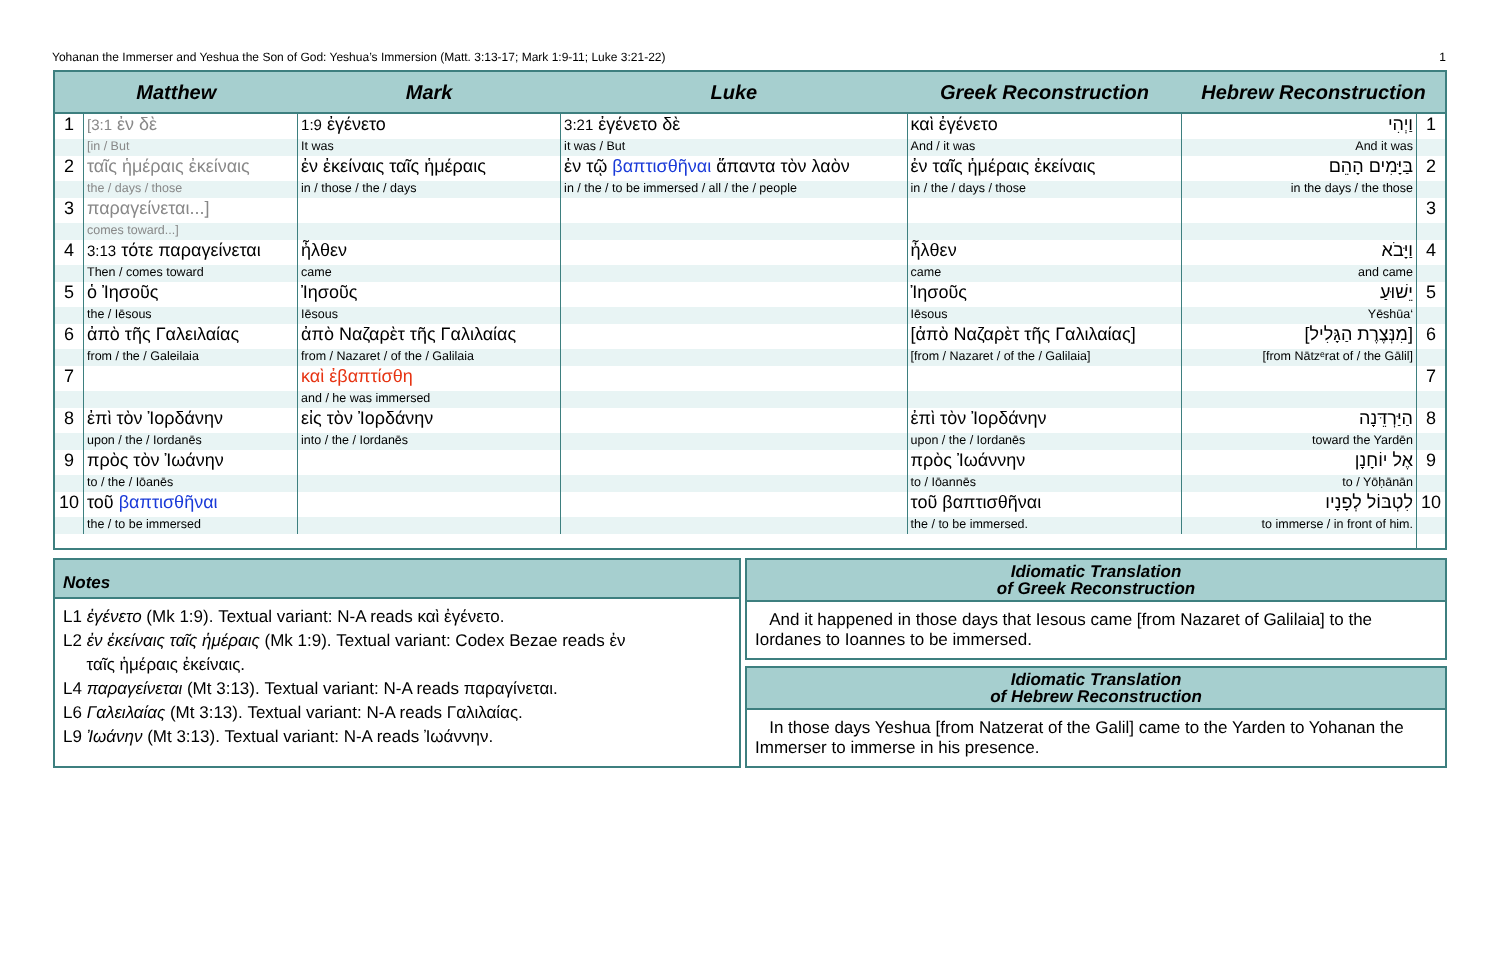Yohanan the Immerser and Yeshua the Son of God: Yeshua’s Immersion (Matt. 3:13-17; Mark 1:9-11; Luke 3:21-22) 1
| Matthew | | Mark | Luke | Greek Reconstruction | Hebrew Reconstruction | |
| --- | --- | --- | --- | --- | --- | --- |
| 1 | [3:1 ἐν δὲ | 1:9 ἐγένετο | 3:21 ἐγένετο δὲ | καὶ ἐγένετο | וַיְהִי | 1 |
| | [in / But | It was | it was / But | And / it was | And it was | |
| 2 | ταῖς ἡμέραις ἐκείναις | ἐν ἐκείναις ταῖς ἡμέραις | ἐν τῷ βαπτισθῆναι ἅπαντα τὸν λαὸν | ἐν ταῖς ἡμέραις ἐκείναις | בַּיָּמִים הָהֵם | 2 |
| | the / days / those | in / those / the / days | in / the / to be immersed / all / the / people | in / the / days / those | in the days / the those | |
| 3 | παραγείνεται...] | | | | | 3 |
| | comes toward...] | | | | | |
| 4 | 3:13 τότε παραγείνεται | ἦλθεν | | ἦλθεν | וַיָּבֹא | 4 |
| | Then / comes toward | came | | came | and came | |
| 5 | ὁ Ἰησοῦς | Ἰησοῦς | | Ἰησοῦς | יֵשׁוּעַ | 5 |
| | the / Iēsous | Iēsous | | Iēsous | Yēshūa‘ | |
| 6 | ἀπὸ τῆς Γαλειλαίας | ἀπὸ Ναζαρὲτ τῆς Γαλιλαίας | | [ἀπὸ Ναζαρὲτ τῆς Γαλιλαίας] | [מִנְּצֶרֶת הַגָּלִיל] | 6 |
| | from / the / Galeilaia | from / Nazaret / of the / Galilaia | | [from / Nazaret / of the / Galilaia] | [from Nātzᵉrat of / the Gālil] | |
| 7 | | καὶ ἐβαπτίσθη | | | | 7 |
| | | and / he was immersed | | | | |
| 8 | ἐπὶ τὸν Ἰορδάνην | εἰς τὸν Ἰορδάνην | | ἐπὶ τὸν Ἰορδάνην | הַיַּרְדֵּנָה | 8 |
| | upon / the / Iordanēs | into / the / Iordanēs | | upon / the / Iordanēs | toward the Yardēn | |
| 9 | πρὸς τὸν Ἰωάνην | | | πρὸς Ἰωάννην | אֶל יוֹחָנָן | 9 |
| | to / the / Iōanēs | | | to / Iōannēs | to / Yōḥānān | |
| 10 | τοῦ βαπτισθῆναι | | | τοῦ βαπτισθῆναι | לִטְבּוֹל לְפָנָיו | 10 |
| | the / to be immersed | | | the / to be immersed. | to immerse / in front of him. | |
Notes
L1 ἐγένετο (Mk 1:9). Textual variant: N-A reads καὶ ἐγένετο.
L2 ἐν ἐκείναις ταῖς ἡμέραις (Mk 1:9). Textual variant: Codex Bezae reads ἐν
ταῖς ἡμέραις ἐκείναις.
L4 παραγείνεται (Mt 3:13). Textual variant: N-A reads παραγίνεται.
L6 Γαλειλαίας (Mt 3:13). Textual variant: N-A reads Γαλιλαίας.
L9 Ἰωάνην (Mt 3:13). Textual variant: N-A reads Ἰωάννην.
Idiomatic Translation
of Greek Reconstruction
And it happened in those days that Iesous came [from Nazaret of Galilaia] to the Iordanes to Ioannes to be immersed.
Idiomatic Translation
of Hebrew Reconstruction
In those days Yeshua [from Natzerat of the Galil] came to the Yarden to Yohanan the Immerser to immerse in his presence.